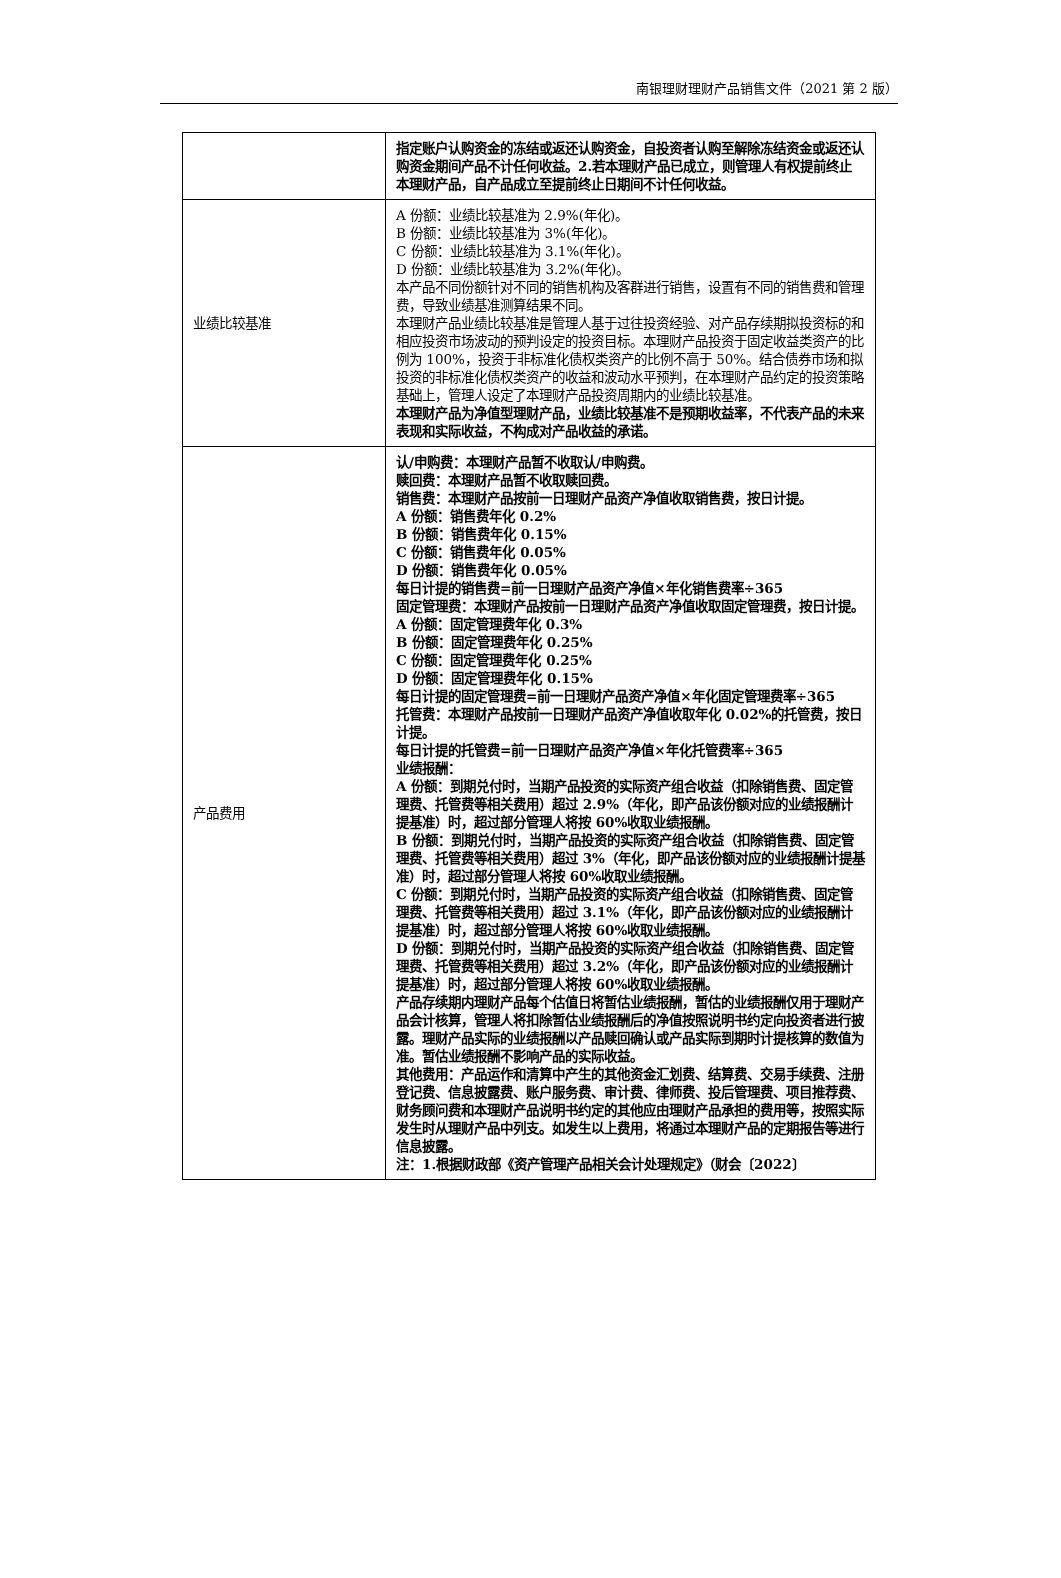南银理财理财产品销售文件（2021 第 2 版）
| | 指定账户认购资金的冻结或返还认购资金，自投资者认购至解除冻结资金或返还认购资金期间产品不计任何收益。2.若本理财产品已成立，则管理人有权提前终止本理财产品，自产品成立至提前终止日期间不计任何收益。 |
| 业绩比较基准 | A 份额：业绩比较基准为 2.9%(年化)。 B 份额：业绩比较基准为 3%(年化)。 C 份额：业绩比较基准为 3.1%(年化)。 D 份额：业绩比较基准为 3.2%(年化)。 本产品不同份额针对不同的销售机构及客群进行销售，设置有不同的销售费和管理费，导致业绩基准测算结果不同。 本理财产品业绩比较基准是管理人基于过往投资经验、对产品存续期拟投资标的和相应投资市场波动的预判设定的投资目标。本理财产品投资于固定收益类资产的比例为 100%，投资于非标准化债权类资产的比例不高于 50%。结合债券市场和拟投资的非标准化债权类资产的收益和波动水平预判，在本理财产品约定的投资策略基础上，管理人设定了本理财产品投资周期内的业绩比较基准。 本理财产品为净值型理财产品，业绩比较基准不是预期收益率，不代表产品的未来表现和实际收益，不构成对产品收益的承诺。 |
| 产品费用 | 认/申购费：本理财产品暂不收取认/申购费。 赎回费：本理财产品暂不收取赎回费。 销售费：本理财产品按前一日理财产品资产净值收取销售费，按日计提。 A 份额：销售费年化 0.2% B 份额：销售费年化 0.15% C 份额：销售费年化 0.05% D 份额：销售费年化 0.05% 每日计提的销售费=前一日理财产品资产净值×年化销售费率÷365 固定管理费：本理财产品按前一日理财产品资产净值收取固定管理费，按日计提。 A 份额：固定管理费年化 0.3% B 份额：固定管理费年化 0.25% C 份额：固定管理费年化 0.25% D 份额：固定管理费年化 0.15% 每日计提的固定管理费=前一日理财产品资产净值×年化固定管理费率÷365 托管费：本理财产品按前一日理财产品资产净值收取年化 0.02%的托管费，按日计提。 每日计提的托管费=前一日理财产品资产净值×年化托管费率÷365 业绩报酬： A 份额：到期兑付时，当期产品投资的实际资产组合收益（扣除销售费、固定管理费、托管费等相关费用）超过 2.9%（年化，即产品该份额对应的业绩报酬计提基准）时，超过部分管理人将按 60%收取业绩报酬。 B 份额：到期兑付时，当期产品投资的实际资产组合收益（扣除销售费、固定管理费、托管费等相关费用）超过 3%（年化，即产品该份额对应的业绩报酬计提基准）时，超过部分管理人将按 60%收取业绩报酬。 C 份额：到期兑付时，当期产品投资的实际资产组合收益（扣除销售费、固定管理费、托管费等相关费用）超过 3.1%（年化，即产品该份额对应的业绩报酬计提基准）时，超过部分管理人将按 60%收取业绩报酬。 D 份额：到期兑付时，当期产品投资的实际资产组合收益（扣除销售费、固定管理费、托管费等相关费用）超过 3.2%（年化，即产品该份额对应的业绩报酬计提基准）时，超过部分管理人将按 60%收取业绩报酬。 产品存续期内理财产品每个估值日将暂估业绩报酬，暂估的业绩报酬仅用于理财产品会计核算，管理人将扣除暂估业绩报酬后的净值按照说明书约定向投资者进行披露。理财产品实际的业绩报酬以产品赎回确认或产品实际到期时计提核算的数值为准。暂估业绩报酬不影响产品的实际收益。 其他费用：产品运作和清算中产生的其他资金汇划费、结算费、交易手续费、注册登记费、信息披露费、账户服务费、审计费、律师费、投后管理费、项目推荐费、财务顾问费和本理财产品说明书约定的其他应由理财产品承担的费用等，按照实际发生时从理财产品中列支。如发生以上费用，将通过本理财产品的定期报告等进行信息披露。 注：1.根据财政部《资产管理产品相关会计处理规定》（财会〔2022〕 |